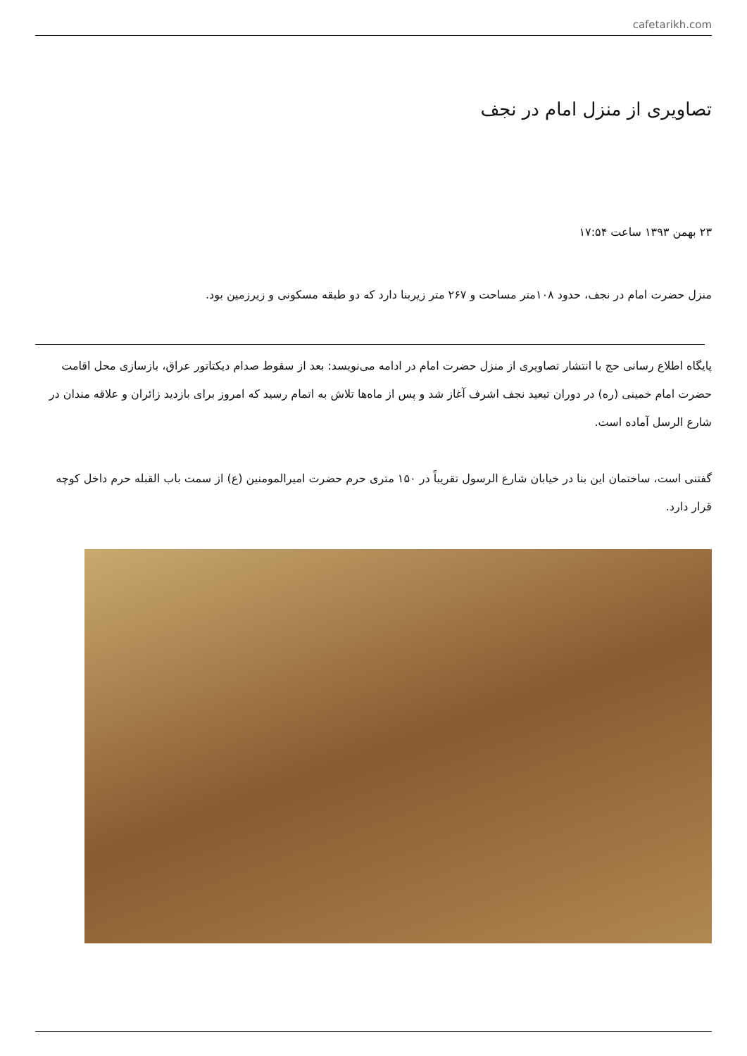cafetarikh.com
تصاویری از منزل امام در نجف
۲۳ بهمن ۱۳۹۳ ساعت ۱۷:۵۴
منزل حضرت امام در نجف، حدود ۱۰۸متر مساحت و ۲۶۷ متر زیربنا دارد که دو طبقه مسکونی و زیرزمین بود.
پایگاه اطلاع رسانی حج با انتشار تصاویری از منزل حضرت امام در ادامه می‌نویسد: بعد از سقوط صدام دیکتاتور عراق، بازسازی محل اقامت حضرت امام خمینی (ره) در دوران تبعید نجف اشرف آغاز شد و پس از ماه‌ها تلاش به اتمام رسید که امروز برای بازدید زائران و علاقه مندان در شارع الرسل آماده است.
گفتنی است، ساختمان این بنا در خیابان شارع الرسول تقریباً در ۱۵۰ متری حرم حضرت امیرالمومنین (ع) از سمت باب القبله حرم داخل کوچه قرار دارد.